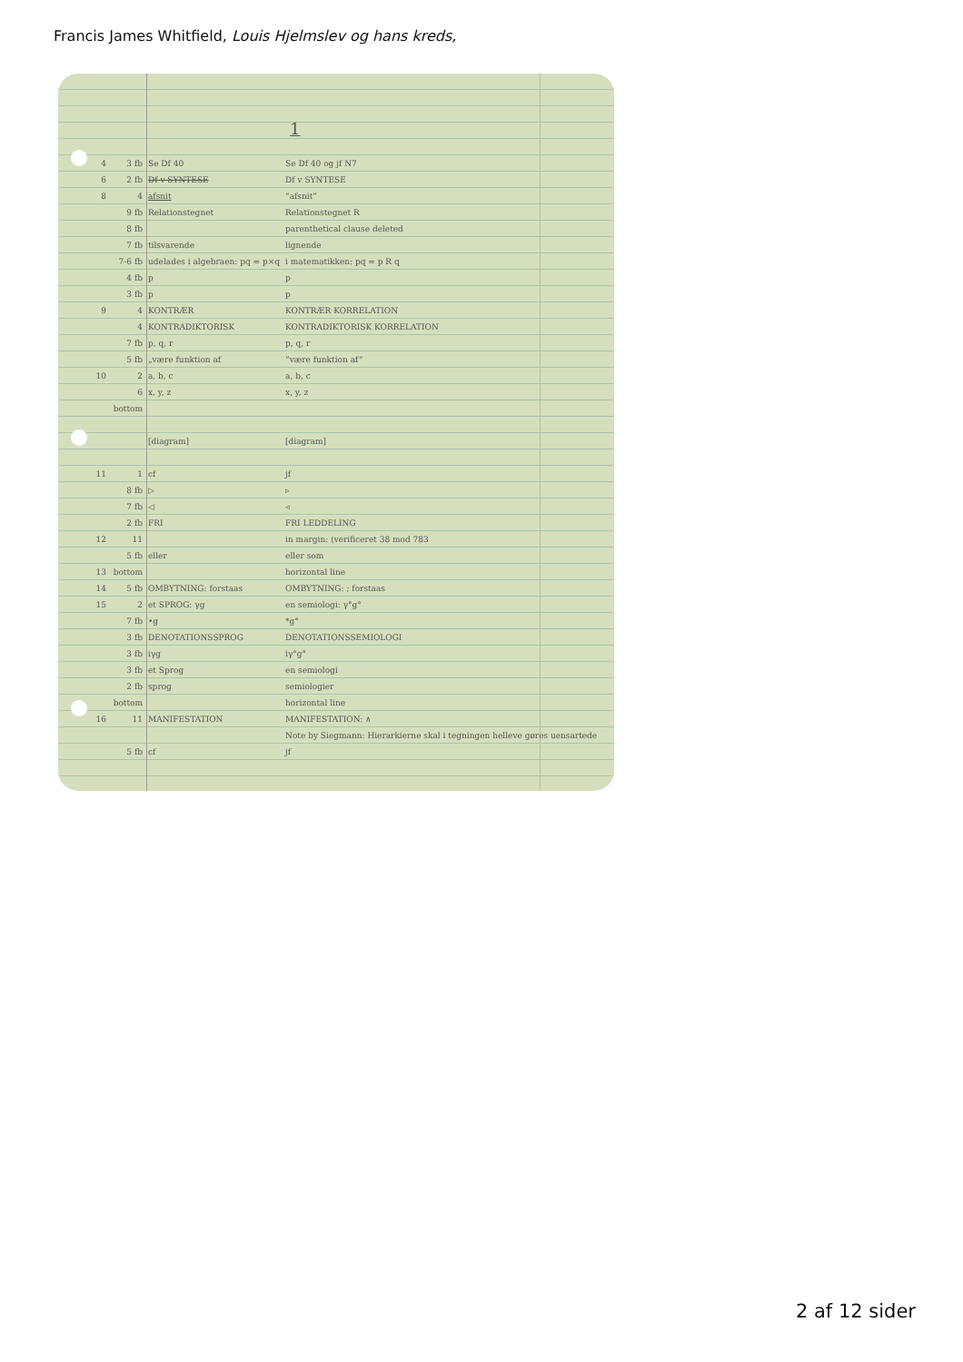Francis James Whitfield, Louis Hjelmslev og hans kreds,
1
| 4 | 3 fb | Se Df 40 | Se Df 40 og jf N7 |
| 6 | 2 fb | Df v SYNTESE | Df v SYNTESE |
| 8 | 4 | afsnit | “afsnit” |
| | 9 fb | Relationstegnet | Relationstegnet R |
| | 8 fb | | parenthetical clause deleted |
| | 7 fb | tilsvarende | lignende |
| | 7-6 fb | udelades i algebraen: pq = p×q | i matematikken: pq = p R q |
| | 4 fb | p | p |
| | 3 fb | p | p |
| 9 | 4 | KONTRÆR | KONTRÆR KORRELATION |
| | 4 | KONTRADIKTORISK | KONTRADIKTORISK KORRELATION |
| | 7 fb | p, q, r | p, q, r |
| | 5 fb | „være funktion af | “være funktion af” |
| 10 | 2 | a, b, c | a, b, c |
| | 6 | x, y, z | x, y, z |
| | bottom | | |
| | | [diagram] | [diagram] |
| 11 | 1 | cf | jf |
| | 8 fb | ▷ | ▹ |
| | 7 fb | ◁ | ◃ |
| | 2 fb | FRI | FRI LEDDELING |
| 12 | 11 | | in margin: (verificeret 38 mod 783 |
| | 5 fb | eller | eller som |
| 13 | bottom | | horizontal line |
| 14 | 5 fb | OMBYTNING: forstaas | OMBYTNING: ; forstaas |
| 15 | 2 | et SPROG: γg | en semiologi: γ°g° |
| | 7 fb | •g | *g° |
| | 3 fb | DENOTATIONSSPROG | DENOTATIONSSEMIOLOGI |
| | 3 fb | iγg | iγ°g° |
| | 3 fb | et Sprog | en semiologi |
| | 2 fb | sprog | semiologier |
| | bottom | | horizontal line |
| 16 | 11 | MANIFESTATION | MANIFESTATION: ∧ |
| | | | Note by Siegmann: Hierarkierne skal i tegningen helleve gøres uensartede |
| | 5 fb | cf | jf |
2 af 12 sider